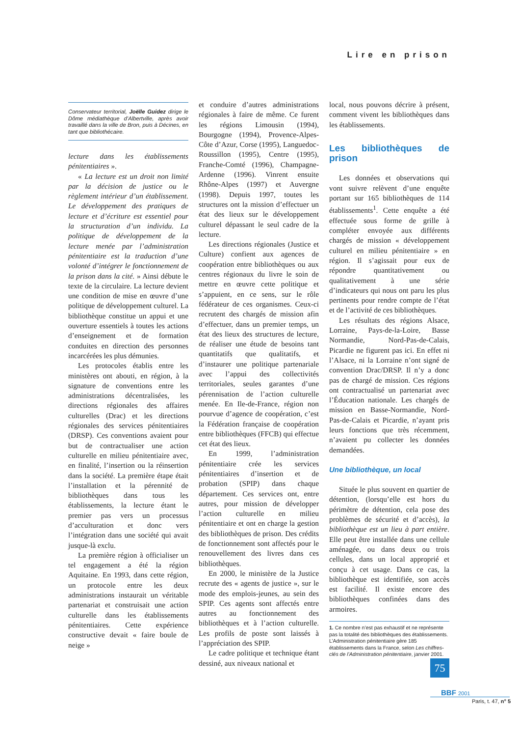Lire en prison
Conservateur territorial, Joëlle Guidez dirige le Dôme médiathèque d’Albertville, après avoir travaillé dans la ville de Bron, puis à Décines, en tant que bibliothécaire.
lecture dans les établissements pénitentiaires ».
« La lecture est un droit non limité par la décision de justice ou le règlement intérieur d’un établissement. Le développement des pratiques de lecture et d’écriture est essentiel pour la structuration d’un individu. La politique de développement de la lecture menée par l’administration pénitentiaire est la traduction d’une volonté d’intégrer le fonctionnement de la prison dans la cité. » Ainsi débute le texte de la circulaire. La lecture devient une condition de mise en œuvre d’une politique de développement culturel. La bibliothèque constitue un appui et une ouverture essentiels à toutes les actions d’enseignement et de formation conduites en direction des personnes incarcérées les plus démunies.
Les protocoles établis entre les ministères ont abouti, en région, à la signature de conventions entre les administrations décentralisées, les directions régionales des affaires culturelles (Drac) et les directions régionales des services pénitentiaires (DRSP). Ces conventions avaient pour but de contractualiser une action culturelle en milieu pénitentiaire avec, en finalité, l’insertion ou la réinsertion dans la société. La première étape était l’installation et la pérennité de bibliothèques dans tous les établissements, la lecture étant le premier pas vers un processus d’acculturation et donc vers l’intégration dans une société qui avait jusque-là exclu.
La première région à officialiser un tel engagement a été la région Aquitaine. En 1993, dans cette région, un protocole entre les deux administrations instaurait un véritable partenariat et construisait une action culturelle dans les établissements pénitentiaires. Cette expérience constructive devait « faire boule de neige »
et conduire d’autres administrations régionales à faire de même. Ce furent les régions Limousin (1994), Bourgogne (1994), Provence-Alpes-Côte d’Azur, Corse (1995), Languedoc-Roussillon (1995), Centre (1995), Franche-Comté (1996), Champagne-Ardenne (1996). Vinrent ensuite Rhône-Alpes (1997) et Auvergne (1998). Depuis 1997, toutes les structures ont la mission d’effectuer un état des lieux sur le développement culturel dépassant le seul cadre de la lecture.
Les directions régionales (Justice et Culture) confient aux agences de coopération entre bibliothèques ou aux centres régionaux du livre le soin de mettre en œuvre cette politique et s’appuient, en ce sens, sur le rôle fédérateur de ces organismes. Ceux-ci recrutent des chargés de mission afin d’effectuer, dans un premier temps, un état des lieux des structures de lecture, de réaliser une étude de besoins tant quantitatifs que qualitatifs, et d’instaurer une politique partenariale avec l’appui des collectivités territoriales, seules garantes d’une pérennisation de l’action culturelle menée. En Ile-de-France, région non pourvue d’agence de coopération, c’est la Fédération française de coopération entre bibliothèques (FFCB) qui effectue cet état des lieux.
En 1999, l’administration pénitentiaire crée les services pénitentiaires d’insertion et de probation (SPIP) dans chaque département. Ces services ont, entre autres, pour mission de développer l’action culturelle en milieu pénitentiaire et ont en charge la gestion des bibliothèques de prison. Des crédits de fonctionnement sont affectés pour le renouvellement des livres dans ces bibliothèques.
En 2000, le ministère de la Justice recrute des « agents de justice », sur le mode des emplois-jeunes, au sein des SPIP. Ces agents sont affectés entre autres au fonctionnement des bibliothèques et à l’action culturelle. Les profils de poste sont laissés à l’appréciation des SPIP.
Le cadre politique et technique étant dessiné, aux niveaux national et
local, nous pouvons décrire à présent, comment vivent les bibliothèques dans les établissements.
Les bibliothèques de prison
Les données et observations qui vont suivre relèvent d’une enquête portant sur 165 bibliothèques de 114 établissements<sup>1</sup>. Cette enquête a été effectuée sous forme de grille à compléter envoyée aux différents chargés de mission « développement culturel en milieu pénitentiaire » en région. Il s’agissait pour eux de répondre quantitativement ou qualitativement à une série d’indicateurs qui nous ont paru les plus pertinents pour rendre compte de l’état et de l’activité de ces bibliothèques.
Les résultats des régions Alsace, Lorraine, Pays-de-la-Loire, Basse Normandie, Nord-Pas-de-Calais, Picardie ne figurent pas ici. En effet ni l’Alsace, ni la Lorraine n’ont signé de convention Drac/DRSP. Il n’y a donc pas de chargé de mission. Ces régions ont contractualisé un partenariat avec l’Éducation nationale. Les chargés de mission en Basse-Normandie, Nord-Pas-de-Calais et Picardie, n’ayant pris leurs fonctions que très récemment, n’avaient pu collecter les données demandées.
Une bibliothèque, un local
Située le plus souvent en quartier de détention, (lorsqu’elle est hors du périmètre de détention, cela pose des problèmes de sécurité et d’accès), la bibliothèque est un lieu à part entière. Elle peut être installée dans une cellule aménagée, ou dans deux ou trois cellules, dans un local approprié et conçu à cet usage. Dans ce cas, la bibliothèque est identifiée, son accès est facilité. Il existe encore des bibliothèques confinées dans des armoires.
1. Ce nombre n’est pas exhaustif et ne représente pas la totalité des bibliothèques des établissements. L’Administration pénitentiaire gère 185 établissements dans la France, selon Les chiffres-clés de l’Administration pénitentiaire, janvier 2001.
75 BBF 2001
Paris, t. 47, n° 5